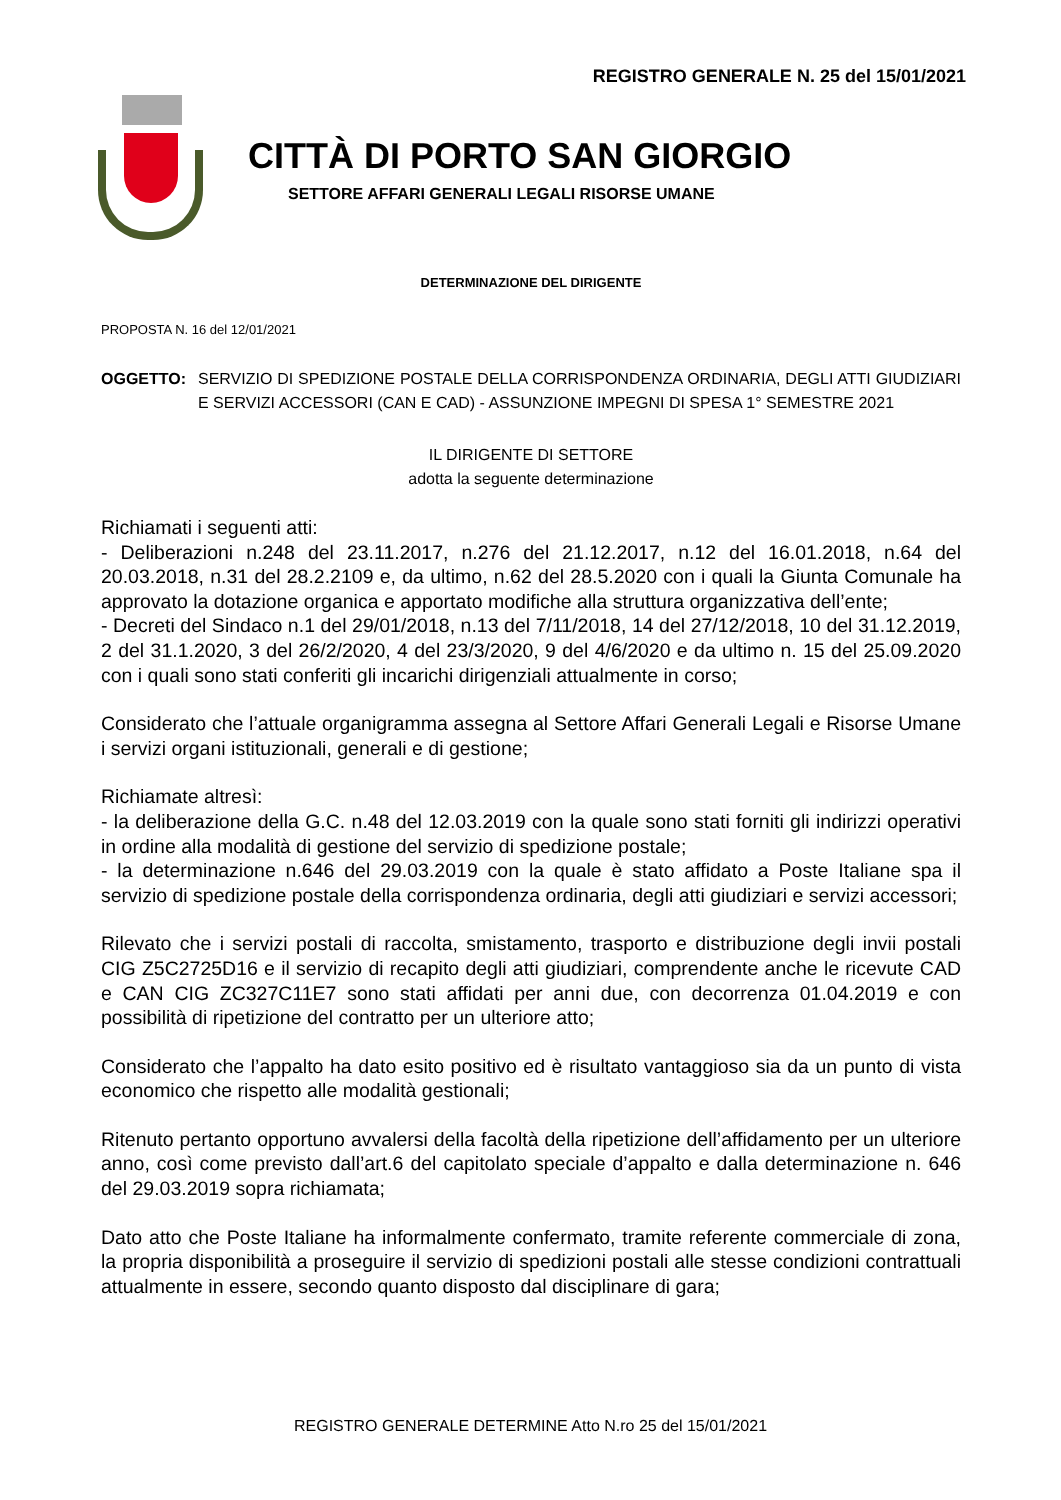REGISTRO GENERALE N. 25 del 15/01/2021
CITTÀ DI PORTO SAN GIORGIO
SETTORE AFFARI GENERALI LEGALI RISORSE UMANE
DETERMINAZIONE DEL DIRIGENTE
PROPOSTA N. 16 del 12/01/2021
OGGETTO: SERVIZIO DI SPEDIZIONE POSTALE DELLA CORRISPONDENZA ORDINARIA, DEGLI ATTI GIUDIZIARI E SERVIZI ACCESSORI (CAN E CAD) - ASSUNZIONE IMPEGNI DI SPESA 1° SEMESTRE 2021
IL DIRIGENTE DI SETTORE
adotta la seguente determinazione
Richiamati i seguenti atti:
- Deliberazioni n.248 del 23.11.2017, n.276 del 21.12.2017, n.12 del 16.01.2018, n.64 del 20.03.2018, n.31 del 28.2.2109 e, da ultimo, n.62 del 28.5.2020 con i quali la Giunta Comunale ha approvato la dotazione organica e apportato modifiche alla struttura organizzativa dell’ente;
- Decreti del Sindaco n.1 del 29/01/2018, n.13 del 7/11/2018, 14 del 27/12/2018, 10 del 31.12.2019, 2 del 31.1.2020, 3 del 26/2/2020, 4 del 23/3/2020, 9 del 4/6/2020 e da ultimo n. 15 del 25.09.2020 con i quali sono stati conferiti gli incarichi dirigenziali attualmente in corso;
Considerato che l’attuale organigramma assegna al Settore Affari Generali Legali e Risorse Umane i servizi organi istituzionali, generali e di gestione;
Richiamate altresì:
- la deliberazione della G.C. n.48 del 12.03.2019 con la quale sono stati forniti gli indirizzi operativi in ordine alla modalità di gestione del servizio di spedizione postale;
- la determinazione n.646 del 29.03.2019 con la quale è stato affidato a Poste Italiane spa il servizio di spedizione postale della corrispondenza ordinaria, degli atti giudiziari e servizi accessori;
Rilevato che i servizi postali di raccolta, smistamento, trasporto e distribuzione degli invii postali CIG Z5C2725D16 e il servizio di recapito degli atti giudiziari, comprendente anche le ricevute CAD e CAN CIG ZC327C11E7 sono stati affidati per anni due, con decorrenza 01.04.2019 e con possibilità di ripetizione del contratto per un ulteriore atto;
Considerato che l’appalto ha dato esito positivo ed è risultato vantaggioso sia da un punto di vista economico che rispetto alle modalità gestionali;
Ritenuto pertanto opportuno avvalersi della facoltà della ripetizione dell’affidamento per un ulteriore anno, così come previsto dall’art.6 del capitolato speciale d’appalto e dalla determinazione n. 646 del 29.03.2019 sopra richiamata;
Dato atto che Poste Italiane ha informalmente confermato, tramite referente commerciale di zona, la propria disponibilità a proseguire il servizio di spedizioni postali alle stesse condizioni contrattuali attualmente in essere, secondo quanto disposto dal disciplinare di gara;
REGISTRO GENERALE DETERMINE Atto N.ro 25 del 15/01/2021